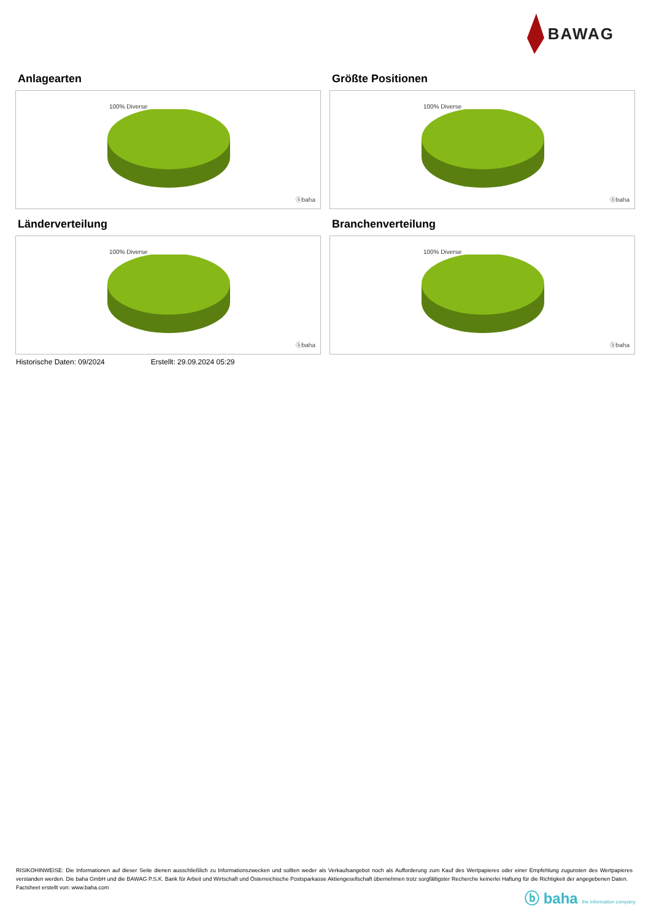BAWAG
Anlagearten
100% Diverse
ⓑbaha
Größte Positionen
100% Diverse
ⓑbaha
Länderverteilung
100% Diverse
ⓑbaha
Branchenverteilung
100% Diverse
ⓑbaha
Historische Daten: 09/2024 Erstellt: 29.09.2024 05:29
RISIKOHINWEISE: Die Informationen auf dieser Seite dienen ausschließlich zu Informationszwecken und sollten weder als Verkaufsangebot noch als Aufforderung zum Kauf des Wertpapieres oder einer Empfehlung zugunsten des Wertpapieres verstanden werden. Die baha GmbH und die BAWAG P.S.K. Bank für Arbeit und Wirtschaft und Österreichische Postsparkasse Aktiengesellschaft übernehmen trotz sorgfältigster Recherche keinerlei Haftung für die Richtigkeit der angegebenen Daten.
Factsheet erstellt von: www.baha.com
ⓑ baha the information company